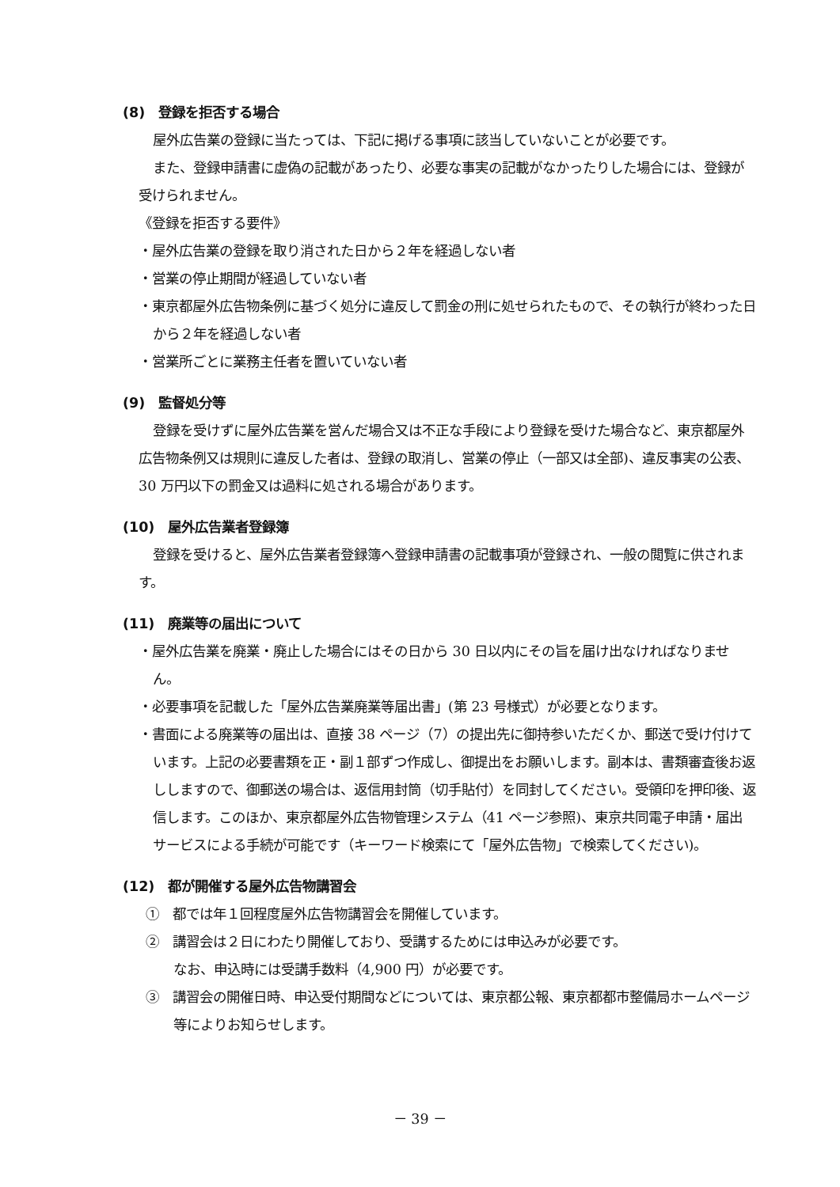(8)　登録を拒否する場合
屋外広告業の登録に当たっては、下記に掲げる事項に該当していないことが必要です。
また、登録申請書に虚偽の記載があったり、必要な事実の記載がなかったりした場合には、登録が受けられません。
《登録を拒否する要件》
・屋外広告業の登録を取り消された日から２年を経過しない者
・営業の停止期間が経過していない者
・東京都屋外広告物条例に基づく処分に違反して罰金の刑に処せられたもので、その執行が終わった日から２年を経過しない者
・営業所ごとに業務主任者を置いていない者
(9)　監督処分等
登録を受けずに屋外広告業を営んだ場合又は不正な手段により登録を受けた場合など、東京都屋外広告物条例又は規則に違反した者は、登録の取消し、営業の停止（一部又は全部)、違反事実の公表、30 万円以下の罰金又は過料に処される場合があります。
(10)　屋外広告業者登録簿
登録を受けると、屋外広告業者登録簿へ登録申請書の記載事項が登録され、一般の閲覧に供されます。
(11)　廃業等の届出について
・屋外広告業を廃業・廃止した場合にはその日から 30 日以内にその旨を届け出なければなりません。
・必要事項を記載した「屋外広告業廃業等届出書」(第 23 号様式）が必要となります。
・書面による廃業等の届出は、直接 38 ページ（7）の提出先に御持参いただくか、郵送で受け付けています。上記の必要書類を正・副１部ずつ作成し、御提出をお願いします。副本は、書類審査後お返ししますので、御郵送の場合は、返信用封筒（切手貼付）を同封してください。受領印を押印後、返信します。このほか、東京都屋外広告物管理システム（41 ページ参照)、東京共同電子申請・届出サービスによる手続が可能です（キーワード検索にて「屋外広告物」で検索してください)。
(12)　都が開催する屋外広告物講習会
①　都では年１回程度屋外広告物講習会を開催しています。
②　講習会は２日にわたり開催しており、受講するためには申込みが必要です。
なお、申込時には受講手数料（4,900 円）が必要です。
③　講習会の開催日時、申込受付期間などについては、東京都公報、東京都都市整備局ホームページ等によりお知らせします。
－ 39 －